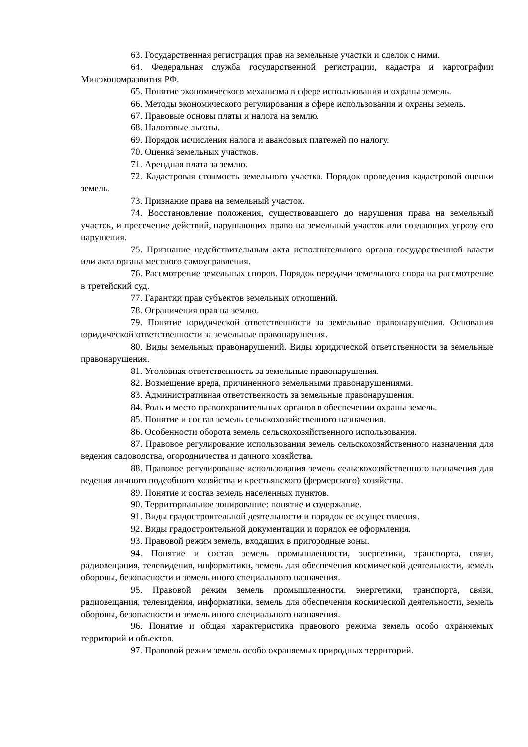63. Государственная регистрация прав на земельные участки и сделок с ними.
64. Федеральная служба государственной регистрации, кадастра и картографии Минэкономразвития РФ.
65. Понятие экономического механизма в сфере использования и охраны земель.
66. Методы экономического регулирования в сфере использования и охраны земель.
67. Правовые основы платы и налога на землю.
68. Налоговые льготы.
69. Порядок исчисления налога и авансовых платежей по налогу.
70. Оценка земельных участков.
71. Арендная плата за землю.
72. Кадастровая стоимость земельного участка. Порядок проведения кадастровой оценки земель.
73. Признание права на земельный участок.
74. Восстановление положения, существовавшего до нарушения права на земельный участок, и пресечение действий, нарушающих право на земельный участок или создающих угрозу его нарушения.
75. Признание недействительным акта исполнительного органа государственной власти или акта органа местного самоуправления.
76. Рассмотрение земельных споров. Порядок передачи земельного спора на рассмотрение в третейский суд.
77. Гарантии прав субъектов земельных отношений.
78. Ограничения прав на землю.
79. Понятие юридической ответственности за земельные правонарушения. Основания юридической ответственности за земельные правонарушения.
80. Виды земельных правонарушений. Виды юридической ответственности за земельные правонарушения.
81. Уголовная ответственность за земельные правонарушения.
82. Возмещение вреда, причиненного земельными правонарушениями.
83. Административная ответственность за земельные правонарушения.
84. Роль и место правоохранительных органов в обеспечении охраны земель.
85. Понятие и состав земель сельскохозяйственного назначения.
86. Особенности оборота земель сельскохозяйственного использования.
87. Правовое регулирование использования земель сельскохозяйственного назначения для ведения садоводства, огородничества и дачного хозяйства.
88. Правовое регулирование использования земель сельскохозяйственного назначения для ведения личного подсобного хозяйства и крестьянского (фермерского) хозяйства.
89. Понятие и состав земель населенных пунктов.
90. Территориальное зонирование: понятие и содержание.
91. Виды градостроительной деятельности и порядок ее осуществления.
92. Виды градостроительной документации и порядок ее оформления.
93. Правовой режим земель, входящих в пригородные зоны.
94. Понятие и состав земель промышленности, энергетики, транспорта, связи, радиовещания, телевидения, информатики, земель для обеспечения космической деятельности, земель обороны, безопасности и земель иного специального назначения.
95. Правовой режим земель промышленности, энергетики, транспорта, связи, радиовещания, телевидения, информатики, земель для обеспечения космической деятельности, земель обороны, безопасности и земель иного специального назначения.
96. Понятие и общая характеристика правового режима земель особо охраняемых территорий и объектов.
97. Правовой режим земель особо охраняемых природных территорий.